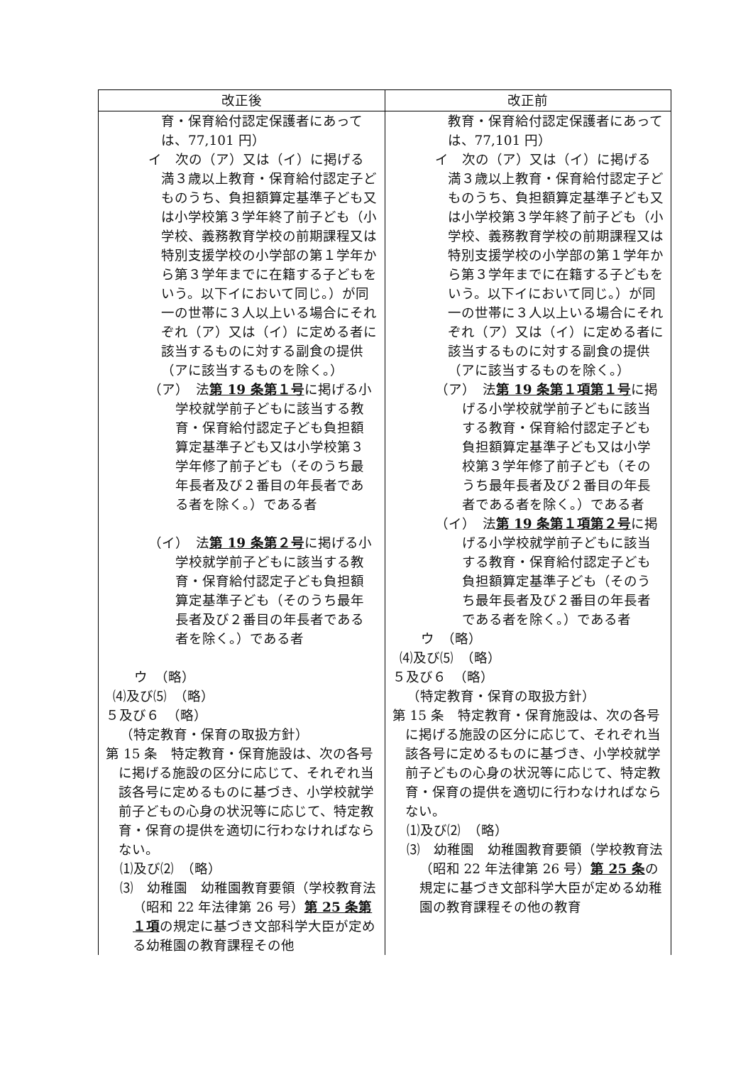| 改正後 | 改正前 |
| --- | --- |
| 育・保育給付認定保護者にあっては、77,101 円） イ 次の（ア）又は（イ）に掲げる満３歳以上教育・保育給付認定子どものうち、負担額算定基準子ども又は小学校第３学年終了前子ども（小学校、義務教育学校の前期課程又は特別支援学校の小学部の第１学年から第３学年までに在籍する子どもをいう。以下イにおいて同じ。）が同一の世帯に３人以上いる場合にそれぞれ（ア）又は（イ）に定める者に該当するものに対する副食の提供（アに該当するものを除く。） （ア） 法 第 19 条第１号 に掲げる小学校就学前子どもに該当する教育・保育給付認定子ども負担額算定基準子ども又は小学校第３学年修了前子ども（そのうち最年長者及び２番目の年長者である者を除く。）である者 （イ） 法 第 19 条第２号 に掲げる小学校就学前子どもに該当する教育・保育給付認定子ども負担額算定基準子ども（そのうち最年長者及び２番目の年長者である者を除く。）である者 ウ （略） ⑷及び⑸ （略） ５及び６ （略） （特定教育・保育の取扱方針） 第 15 条 特定教育・保育施設は、次の各号に掲げる施設の区分に応じて、それぞれ当該各号に定めるものに基づき、小学校就学前子どもの心身の状況等に応じて、特定教育・保育の提供を適切に行わなければならない。 ⑴及び⑵ （略） ⑶ 幼稚園 幼稚園教育要領（学校教育法（昭和 22 年法律第 26 号） 第 25 条第１項 の規定に基づき文部科学大臣が定める幼稚園の教育課程その他 | 教育・保育給付認定保護者にあっては、77,101 円） イ 次の（ア）又は（イ）に掲げる満３歳以上教育・保育給付認定子どものうち、負担額算定基準子ども又は小学校第３学年終了前子ども（小学校、義務教育学校の前期課程又は特別支援学校の小学部の第１学年から第３学年までに在籍する子どもをいう。以下イにおいて同じ。）が同一の世帯に３人以上いる場合にそれぞれ（ア）又は（イ）に定める者に該当するものに対する副食の提供（アに該当するものを除く。） （ア） 法 第 19 条第１項第１号 に掲げる小学校就学前子どもに該当する教育・保育給付認定子ども 負担額算定基準子ども又は小学校第３学年修了前子ども（そのうち最年長者及び２番目の年長者である者を除く。）である者 （イ） 法 第 19 条第１項第２号 に掲げる小学校就学前子どもに該当する教育・保育給付認定子ども 負担額算定基準子ども（そのうち最年長者及び２番目の年長者である者を除く。）である者 ウ （略） ⑷及び⑸ （略） ５及び６ （略） （特定教育・保育の取扱方針） 第 15 条 特定教育・保育施設は、次の各号に掲げる施設の区分に応じて、それぞれ当該各号に定めるものに基づき、小学校就学前子どもの心身の状況等に応じて、特定教育・保育の提供を適切に行わなければならない。 ⑴及び⑵ （略） ⑶ 幼稚園 幼稚園教育要領（学校教育法（昭和 22 年法律第 26 号） 第 25 条 の規定に基づき文部科学大臣が定める幼稚園の教育課程その他の教育 |